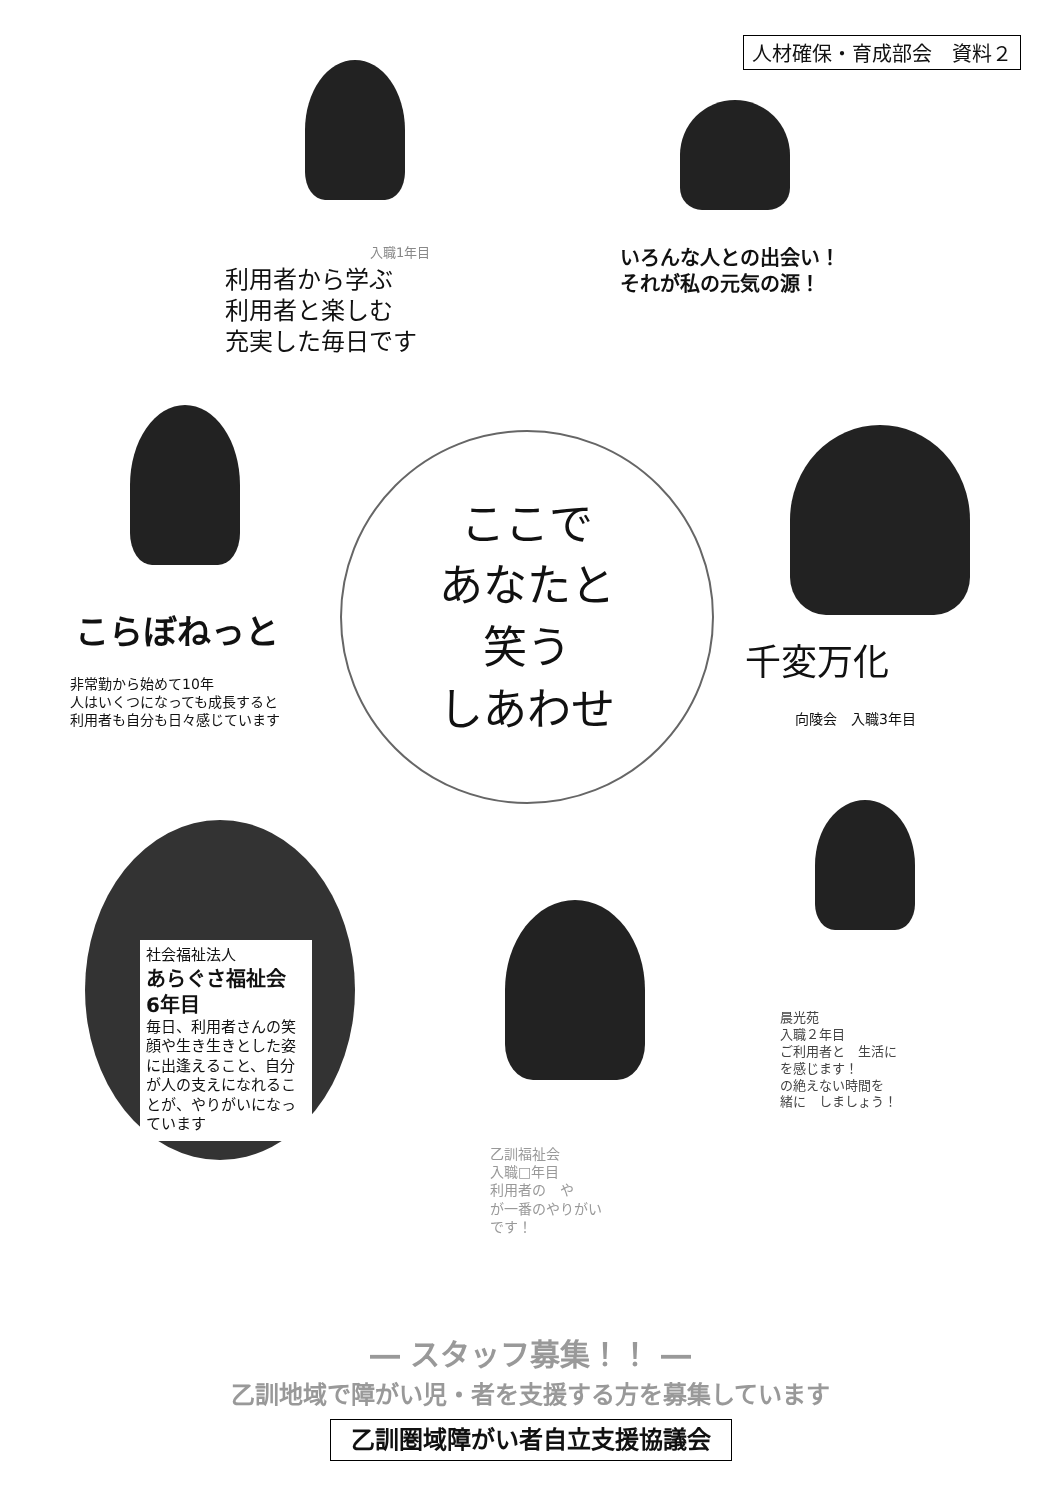人材確保・育成部会　資料２
入職1年目
利用者から学ぶ
利用者と楽しむ
充実した毎日です
いろんな人との出会い！
それが私の元気の源！
こらぼねっと
非常勤から始めて10年
人はいくつになっても成長すると
利用者も自分も日々感じています
ここで
あなたと
笑う
しあわせ
千変万化
向陵会　入職3年目
社会福祉法人
あらぐさ福祉会
6年目
毎日、利用者さんの笑顔や生き生きとした姿に出逢えること、自分が人の支えになれることが、やりがいになっています
晨光苑
入職２年目
ご利用者と　生活に
を感じます！
の絶えない時間を
緒に　しましょう！
乙訓福祉会
入職□年目
利用者の　や
が一番のやりがい
です！
― スタッフ募集！！ ―
乙訓地域で障がい児・者を支援する方を募集しています
乙訓圏域障がい者自立支援協議会